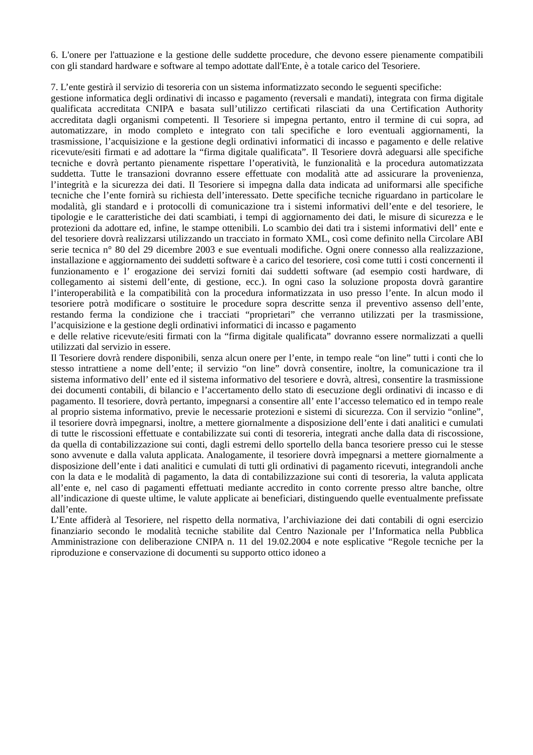6. L'onere per l'attuazione e la gestione delle suddette procedure, che devono essere pienamente compatibili con gli standard hardware e software al tempo adottate dall'Ente, è a totale carico del Tesoriere.
7. L’ente gestirà il servizio di tesoreria con un sistema informatizzato secondo le seguenti specifiche:
gestione informatica degli ordinativi di incasso e pagamento (reversali e mandati), integrata con firma digitale qualificata accreditata CNIPA e basata sull’utilizzo certificati rilasciati da una Certification Authority accreditata dagli organismi competenti. Il Tesoriere si impegna pertanto, entro il termine di cui sopra, ad automatizzare, in modo completo e integrato con tali specifiche e loro eventuali aggiornamenti, la trasmissione, l’acquisizione e la gestione degli ordinativi informatici di incasso e pagamento e delle relative ricevute/esiti firmati e ad adottare la “firma digitale qualificata”. Il Tesoriere dovrà adeguarsi alle specifiche tecniche e dovrà pertanto pienamente rispettare l’operatività, le funzionalità e la procedura automatizzata suddetta. Tutte le transazioni dovranno essere effettuate con modalità atte ad assicurare la provenienza, l’integrità e la sicurezza dei dati. Il Tesoriere si impegna dalla data indicata ad uniformarsi alle specifiche tecniche che l’ente fornirà su richiesta dell’interessato. Dette specifiche tecniche riguardano in particolare le modalità, gli standard e i protocolli di comunicazione tra i sistemi informativi dell’ente e del tesoriere, le tipologie e le caratteristiche dei dati scambiati, i tempi di aggiornamento dei dati, le misure di sicurezza e le protezioni da adottare ed, infine, le stampe ottenibili. Lo scambio dei dati tra i sistemi informativi dell’ ente e del tesoriere dovrà realizzarsi utilizzando un tracciato in formato XML, così come definito nella Circolare ABI serie tecnica n° 80 del 29 dicembre 2003 e sue eventuali modifiche. Ogni onere connesso alla realizzazione, installazione e aggiornamento dei suddetti software è a carico del tesoriere, così come tutti i costi concernenti il funzionamento e l’ erogazione dei servizi forniti dai suddetti software (ad esempio costi hardware, di collegamento ai sistemi dell’ente, di gestione, ecc.). In ogni caso la soluzione proposta dovrà garantire l’interoperabilità e la compatibilità con la procedura informatizzata in uso presso l’ente. In alcun modo il tesoriere potrà modificare o sostituire le procedure sopra descritte senza il preventivo assenso dell’ente, restando ferma la condizione che i tracciati “proprietari” che verranno utilizzati per la trasmissione, l’acquisizione e la gestione degli ordinativi informatici di incasso e pagamento
e delle relative ricevute/esiti firmati con la “firma digitale qualificata” dovranno essere normalizzati a quelli utilizzati dal servizio in essere.
Il Tesoriere dovrà rendere disponibili, senza alcun onere per l’ente, in tempo reale “on line” tutti i conti che lo stesso intrattiene a nome dell’ente; il servizio “on line” dovrà consentire, inoltre, la comunicazione tra il sistema informativo dell’ ente ed il sistema informativo del tesoriere e dovrà, altresì, consentire la trasmissione dei documenti contabili, di bilancio e l’accertamento dello stato di esecuzione degli ordinativi di incasso e di pagamento. Il tesoriere, dovrà pertanto, impegnarsi a consentire all’ ente l’accesso telematico ed in tempo reale al proprio sistema informativo, previe le necessarie protezioni e sistemi di sicurezza. Con il servizio “online”, il tesoriere dovrà impegnarsi, inoltre, a mettere giornalmente a disposizione dell’ente i dati analitici e cumulati di tutte le riscossioni effettuate e contabilizzate sui conti di tesoreria, integrati anche dalla data di riscossione, da quella di contabilizzazione sui conti, dagli estremi dello sportello della banca tesoriere presso cui le stesse sono avvenute e dalla valuta applicata. Analogamente, il tesoriere dovrà impegnarsi a mettere giornalmente a disposizione dell’ente i dati analitici e cumulati di tutti gli ordinativi di pagamento ricevuti, integrandoli anche con la data e le modalità di pagamento, la data di contabilizzazione sui conti di tesoreria, la valuta applicata all’ente e, nel caso di pagamenti effettuati mediante accredito in conto corrente presso altre banche, oltre all’indicazione di queste ultime, le valute applicate ai beneficiari, distinguendo quelle eventualmente prefissate dall’ente.
L’Ente affiderà al Tesoriere, nel rispetto della normativa, l’archiviazione dei dati contabili di ogni esercizio finanziario secondo le modalità tecniche stabilite dal Centro Nazionale per l’Informatica nella Pubblica Amministrazione con deliberazione CNIPA n. 11 del 19.02.2004 e note esplicative “Regole tecniche per la riproduzione e conservazione di documenti su supporto ottico idoneo a